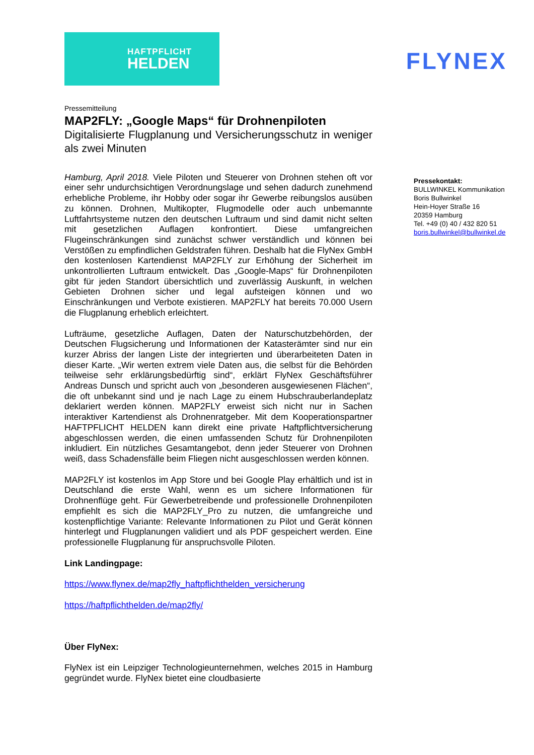HAFTPFLICHT
HELDEN
FLYNEX
Pressemitteilung
MAP2FLY: „Google Maps“ für Drohnenpiloten
Digitalisierte Flugplanung und Versicherungsschutz in weniger als zwei Minuten
Hamburg, April 2018. Viele Piloten und Steuerer von Drohnen stehen oft vor einer sehr undurchsichtigen Verordnungslage und sehen dadurch zunehmend erhebliche Probleme, ihr Hobby oder sogar ihr Gewerbe reibungslos ausüben zu können. Drohnen, Multikopter, Flugmodelle oder auch unbemannte Luftfahrtsysteme nutzen den deutschen Luftraum und sind damit nicht selten mit gesetzlichen Auflagen konfrontiert. Diese umfangreichen Flugeinschränkungen sind zunächst schwer verständlich und können bei Verstößen zu empfindlichen Geldstrafen führen. Deshalb hat die FlyNex GmbH den kostenlosen Kartendienst MAP2FLY zur Erhöhung der Sicherheit im unkontrollierten Luftraum entwickelt. Das „Google-Maps“ für Drohnenpiloten gibt für jeden Standort übersichtlich und zuverlässig Auskunft, in welchen Gebieten Drohnen sicher und legal aufsteigen können und wo Einschränkungen und Verbote existieren. MAP2FLY hat bereits 70.000 Usern die Flugplanung erheblich erleichtert.
Lufträume, gesetzliche Auflagen, Daten der Naturschutzbehörden, der Deutschen Flugsicherung und Informationen der Katasterämter sind nur ein kurzer Abriss der langen Liste der integrierten und überarbeiteten Daten in dieser Karte. „Wir werten extrem viele Daten aus, die selbst für die Behörden teilweise sehr erklärungsbedürftig sind“, erklärt FlyNex Geschäftsführer Andreas Dunsch und spricht auch von „besonderen ausgewiesenen Flächen“, die oft unbekannt sind und je nach Lage zu einem Hubschrauberlandeplatz deklariert werden können. MAP2FLY erweist sich nicht nur in Sachen interaktiver Kartendienst als Drohnenratgeber. Mit dem Kooperationspartner HAFTPFLICHT HELDEN kann direkt eine private Haftpflichtversicherung abgeschlossen werden, die einen umfassenden Schutz für Drohnenpiloten inkludiert. Ein nützliches Gesamtangebot, denn jeder Steuerer von Drohnen weiß, dass Schadensfälle beim Fliegen nicht ausgeschlossen werden können.
MAP2FLY ist kostenlos im App Store und bei Google Play erhältlich und ist in Deutschland die erste Wahl, wenn es um sichere Informationen für Drohnenflüge geht. Für Gewerbetreibende und professionelle Drohnenpiloten empfiehlt es sich die MAP2FLY_Pro zu nutzen, die umfangreiche und kostenpflichtige Variante: Relevante Informationen zu Pilot und Gerät können hinterlegt und Flugplanungen validiert und als PDF gespeichert werden. Eine professionelle Flugplanung für anspruchsvolle Piloten.
Link Landingpage:
https://www.flynex.de/map2fly_haftpflichthelden_versicherung
https://haftpflichthelden.de/map2fly/
Über FlyNex:
FlyNex ist ein Leipziger Technologieunternehmen, welches 2015 in Hamburg gegründet wurde. FlyNex bietet eine cloudbasierte
Pressekontakt:
BULLWINKEL Kommunikation
Boris Bullwinkel
Hein-Hoyer Straße 16
20359 Hamburg
Tel. +49 (0) 40 / 432 820 51
boris.bullwinkel@bullwinkel.de